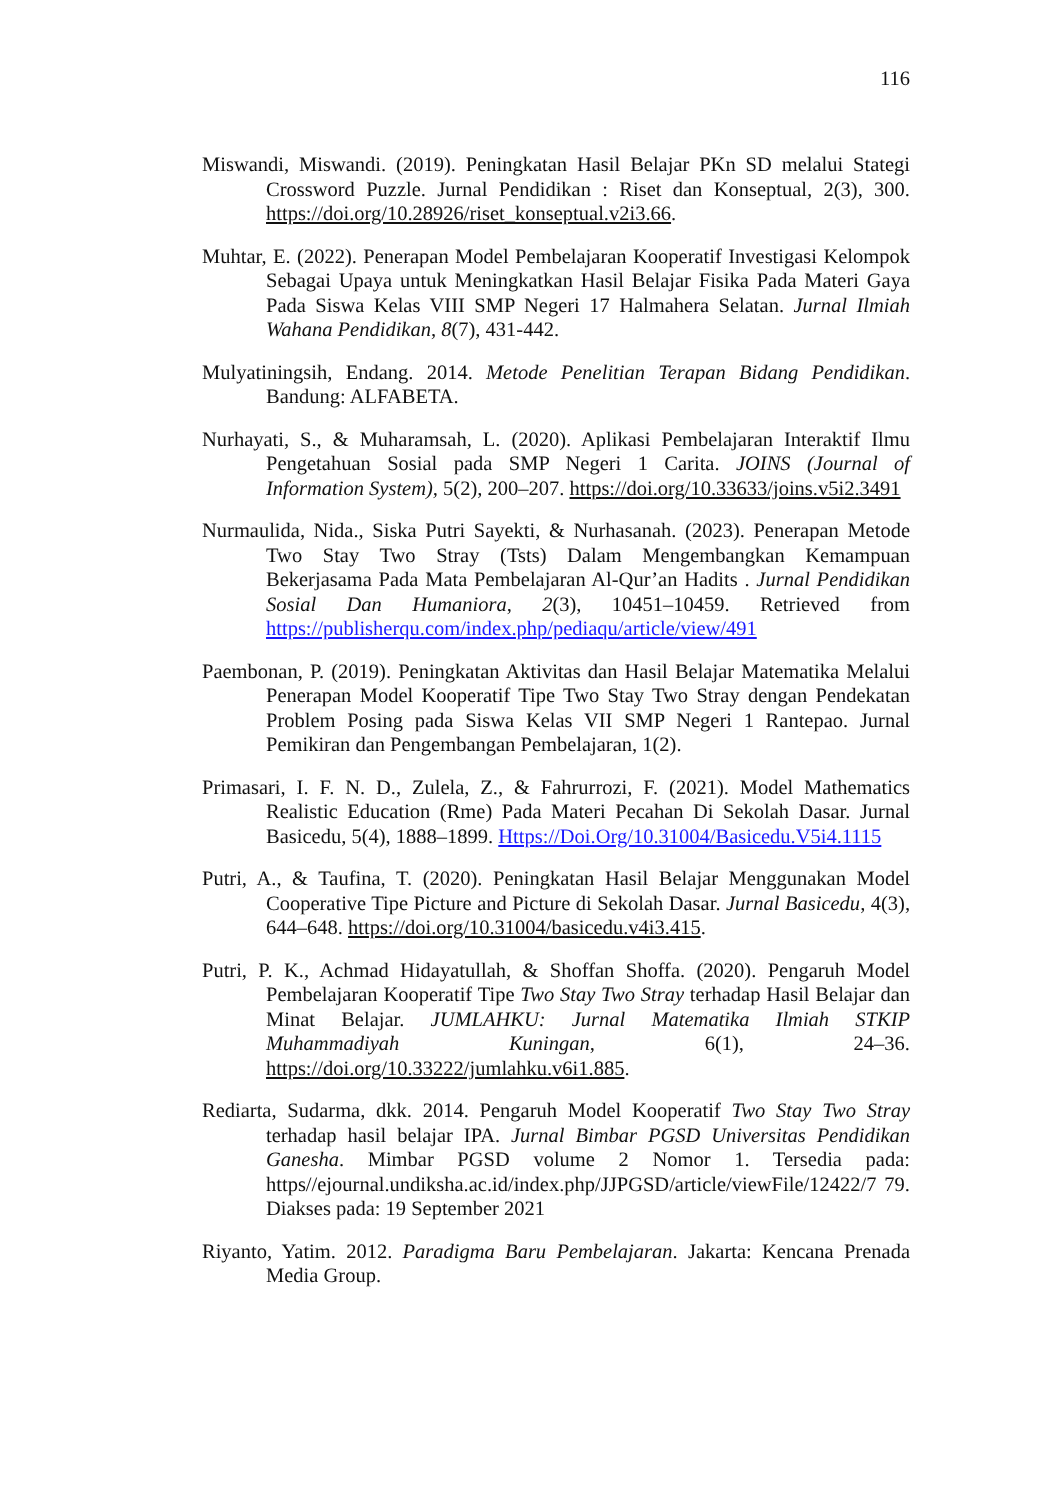116
Miswandi, Miswandi. (2019). Peningkatan Hasil Belajar PKn SD melalui Stategi Crossword Puzzle. Jurnal Pendidikan : Riset dan Konseptual, 2(3), 300. https://doi.org/10.28926/riset_konseptual.v2i3.66.
Muhtar, E. (2022). Penerapan Model Pembelajaran Kooperatif Investigasi Kelompok Sebagai Upaya untuk Meningkatkan Hasil Belajar Fisika Pada Materi Gaya Pada Siswa Kelas VIII SMP Negeri 17 Halmahera Selatan. Jurnal Ilmiah Wahana Pendidikan, 8(7), 431-442.
Mulyatiningsih, Endang. 2014. Metode Penelitian Terapan Bidang Pendidikan. Bandung: ALFABETA.
Nurhayati, S., & Muharamsah, L. (2020). Aplikasi Pembelajaran Interaktif Ilmu Pengetahuan Sosial pada SMP Negeri 1 Carita. JOINS (Journal of Information System), 5(2), 200–207. https://doi.org/10.33633/joins.v5i2.3491
Nurmaulida, Nida., Siska Putri Sayekti, & Nurhasanah. (2023). Penerapan Metode Two Stay Two Stray (Tsts) Dalam Mengembangkan Kemampuan Bekerjasama Pada Mata Pembelajaran Al-Qur’an Hadits . Jurnal Pendidikan Sosial Dan Humaniora, 2(3), 10451–10459. Retrieved from https://publisherqu.com/index.php/pediaqu/article/view/491
Paembonan, P. (2019). Peningkatan Aktivitas dan Hasil Belajar Matematika Melalui Penerapan Model Kooperatif Tipe Two Stay Two Stray dengan Pendekatan Problem Posing pada Siswa Kelas VII SMP Negeri 1 Rantepao. Jurnal Pemikiran dan Pengembangan Pembelajaran, 1(2).
Primasari, I. F. N. D., Zulela, Z., & Fahrurrozi, F. (2021). Model Mathematics Realistic Education (Rme) Pada Materi Pecahan Di Sekolah Dasar. Jurnal Basicedu, 5(4), 1888–1899. Https://Doi.Org/10.31004/Basicedu.V5i4.1115
Putri, A., & Taufina, T. (2020). Peningkatan Hasil Belajar Menggunakan Model Cooperative Tipe Picture and Picture di Sekolah Dasar. Jurnal Basicedu, 4(3), 644–648. https://doi.org/10.31004/basicedu.v4i3.415.
Putri, P. K., Achmad Hidayatullah, & Shoffan Shoffa. (2020). Pengaruh Model Pembelajaran Kooperatif Tipe Two Stay Two Stray terhadap Hasil Belajar dan Minat Belajar. JUMLAHKU: Jurnal Matematika Ilmiah STKIP Muhammadiyah Kuningan, 6(1), 24–36. https://doi.org/10.33222/jumlahku.v6i1.885.
Rediarta, Sudarma, dkk. 2014. Pengaruh Model Kooperatif Two Stay Two Stray terhadap hasil belajar IPA. Jurnal Bimbar PGSD Universitas Pendidikan Ganesha. Mimbar PGSD volume 2 Nomor 1. Tersedia pada: https//ejournal.undiksha.ac.id/index.php/JJPGSD/article/viewFile/12422/7 79. Diakses pada: 19 September 2021
Riyanto, Yatim. 2012. Paradigma Baru Pembelajaran. Jakarta: Kencana Prenada Media Group.